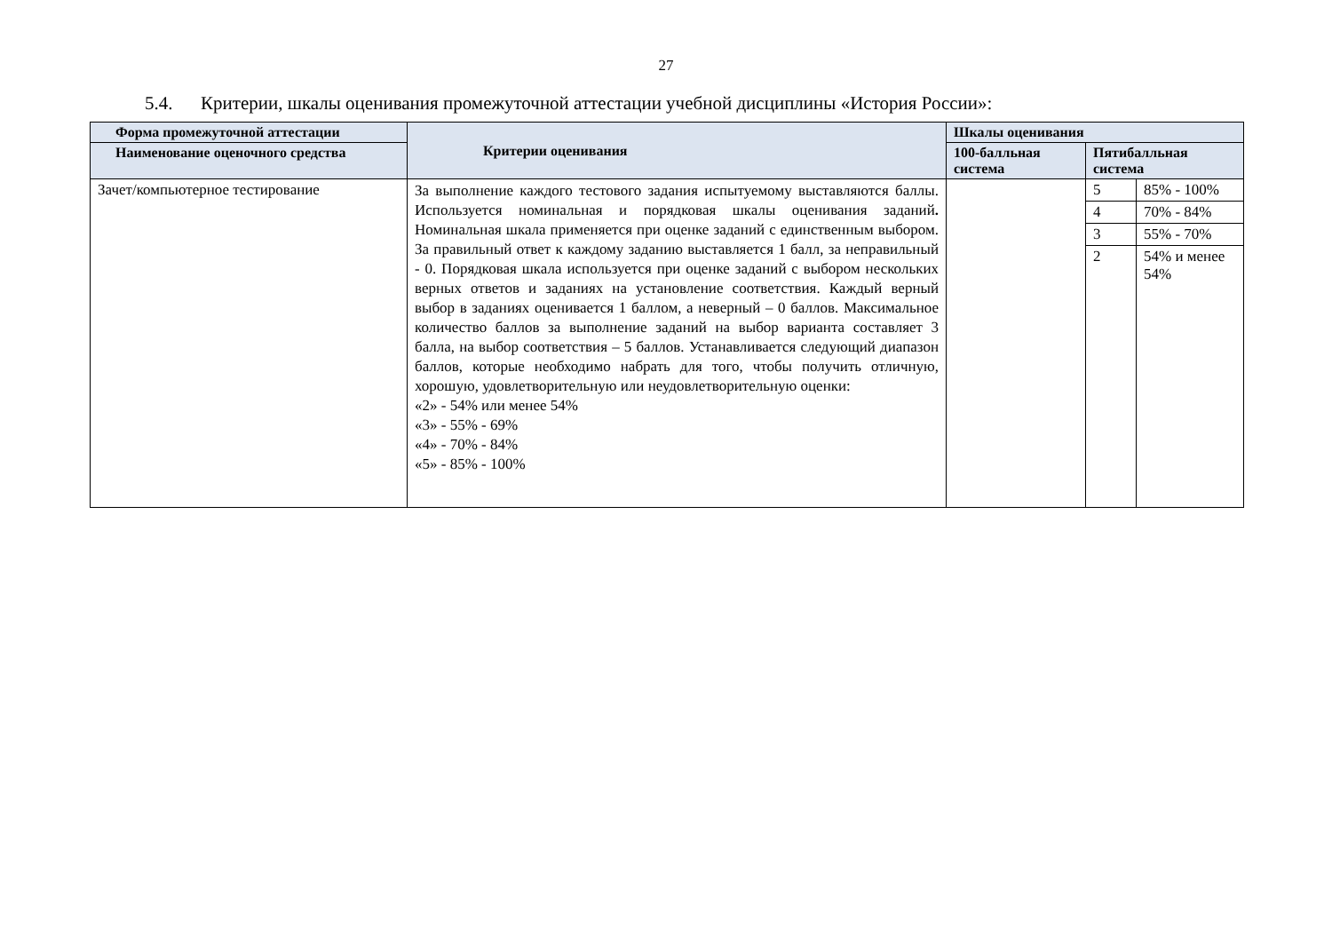27
5.4. Критерии, шкалы оценивания промежуточной аттестации учебной дисциплины «История России»:
| Форма промежуточной аттестации | Критерии оценивания | Шкалы оценивания | | |
| --- | --- | --- | --- | --- |
| Наименование оценочного средства | | 100-балльная система | Пятибалльная система | |
| Зачет/компьютерное тестирование | За выполнение каждого тестового задания испытуемому выставляются баллы. Используется номинальная и порядковая шкалы оценивания заданий . Номинальная шкала применяется при оценке заданий с единственным выбором. За правильный ответ к каждому заданию выставляется 1 балл, за неправильный - 0. Порядковая шкала используется при оценке заданий с выбором нескольких верных ответов и заданиях на установление соответствия. Каждый верный выбор в заданиях оценивается 1 баллом, а неверный – 0 баллов. Максимальное количество баллов за выполнение заданий на выбор варианта составляет 3 балла, на выбор соответствия – 5 баллов. Устанавливается следующий диапазон баллов, которые необходимо набрать для того, чтобы получить отличную, хорошую, удовлетворительную или неудовлетворительную оценки: «2» - 54% или менее 54% «3» - 55% - 69% «4» - 70% - 84% «5» - 85% - 100% | | 5 | 85% - 100% |
| | | | 4 | 70% - 84% |
| | | | 3 | 55% - 70% |
| | | | 2 | 54% и менее 54% |